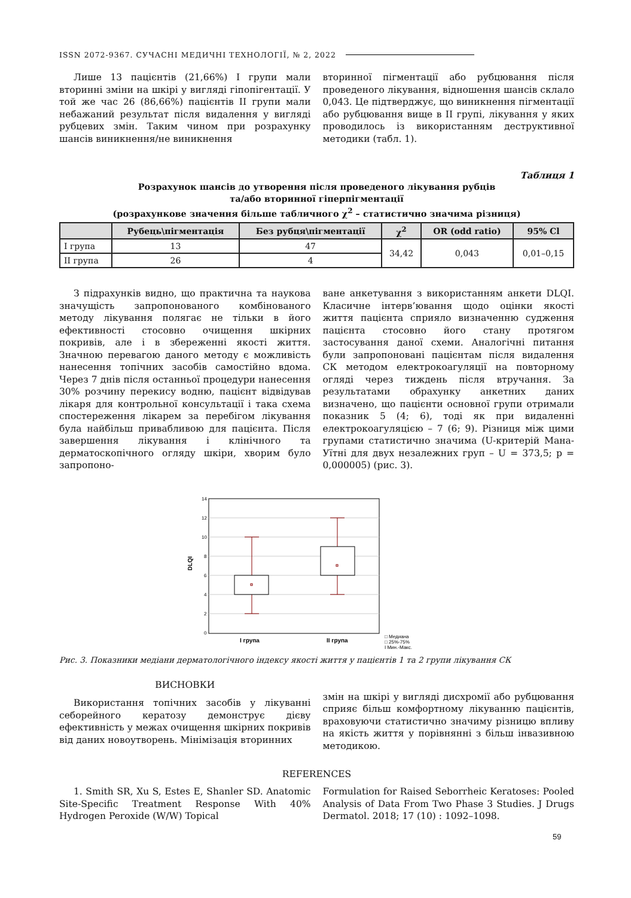ISSN 2072-9367. СУЧАСНІ МЕДИЧНІ ТЕХНОЛОГІЇ, № 2, 2022
Лише 13 пацієнтів (21,66%) І групи мали вторинні зміни на шкірі у вигляді гіпопігентації. У той же час 26 (86,66%) пацієнтів ІІ групи мали небажаний результат після видалення у вигляді рубцевих змін. Таким чином при розрахунку шансів виникнення/не виникнення
вторинної пігментації або рубцювання після проведеного лікування, відношення шансів склало 0,043. Це підтверджує, що виникнення пігментації або рубцювання вище в ІІ групі, лікування у яких проводилось із використанням деструктивної методики (табл. 1).
Таблиця 1
Розрахунок шансів до утворення після проведеного лікування рубців
та/або вторинної гіперпігментації
(розрахункове значення більше табличного χ<sup>2</sup> – статистично значима різниця)
| | Рубець\пігментація | Без рубця\пігментації | χ<sup>2</sup> | OR (odd ratio) | 95% Cl |
| --- | --- | --- | --- | --- | --- |
| І група | 13 | 47 | 34,42 | 0,043 | 0,01–0,15 |
| ІІ група | 26 | 4 | | | |
З підрахунків видно, що практична та наукова значущість запропонованого комбінованого методу лікування полягає не тільки в його ефективності стосовно очищення шкірних покривів, але і в збереженні якості життя. Значною перевагою даного методу є можливість нанесення топічних засобів самостійно вдома. Через 7 днів після останньої процедури нанесення 30% розчину перекису водню, пацієнт відвідував лікаря для контрольної консультації і така схема спостереження лікарем за перебігом лікування була найбільш привабливою для пацієнта. Після завершення лікування і клінічного та дерматоскопічного огляду шкіри, хворим було запропоно-
ване анкетування з використанням анкети DLQI. Класичне інтерв’ювання щодо оцінки якості життя пацієнта сприяло визначенню судження пацієнта стосовно його стану протягом застосування даної схеми. Аналогічні питання були запропоновані пацієнтам після видалення СК методом електрокоагуляції на повторному огляді через тиждень після втручання. За результатами обрахунку анкетних даних визначено, що пацієнти основної групи отримали показник 5 (4; 6), тоді як при видаленні електрокоагуляцією – 7 (6; 9). Різниця між цими групами статистично значима (U-критерій Мана-Уїтні для двух незалежних груп – U = 373,5; p = 0,000005) (рис. 3).
14
12
10
8
6
4
2
0
DLQI
І група
ІІ група
□ Медиана
□ 25%-75%
Ι Мин.-Макс.
Рис. 3. Показники медіани дерматологічного індексу якості життя у пацієнтів 1 та 2 групи лікування СК
ВИСНОВКИ
Використання топічних засобів у лікуванні себорейного кератозу демонструє дієву ефективність у межах очищення шкірних покривів від даних новоутворень. Мінімізація вторинних
змін на шкірі у вигляді дисхромії або рубцювання сприяє більш комфортному лікуванню пацієнтів, враховуючи статистично значиму різницю впливу на якість життя у порівнянні з більш інвазивною методикою.
REFERENCES
1. Smith SR, Xu S, Estes E, Shanler SD. Anatomic Site-Specific Treatment Response With 40% Hydrogen Peroxide (W/W) Topical
Formulation for Raised Seborrheic Keratoses: Pooled Analysis of Data From Two Phase 3 Studies. J Drugs Dermatol. 2018; 17 (10) : 1092–1098.
59